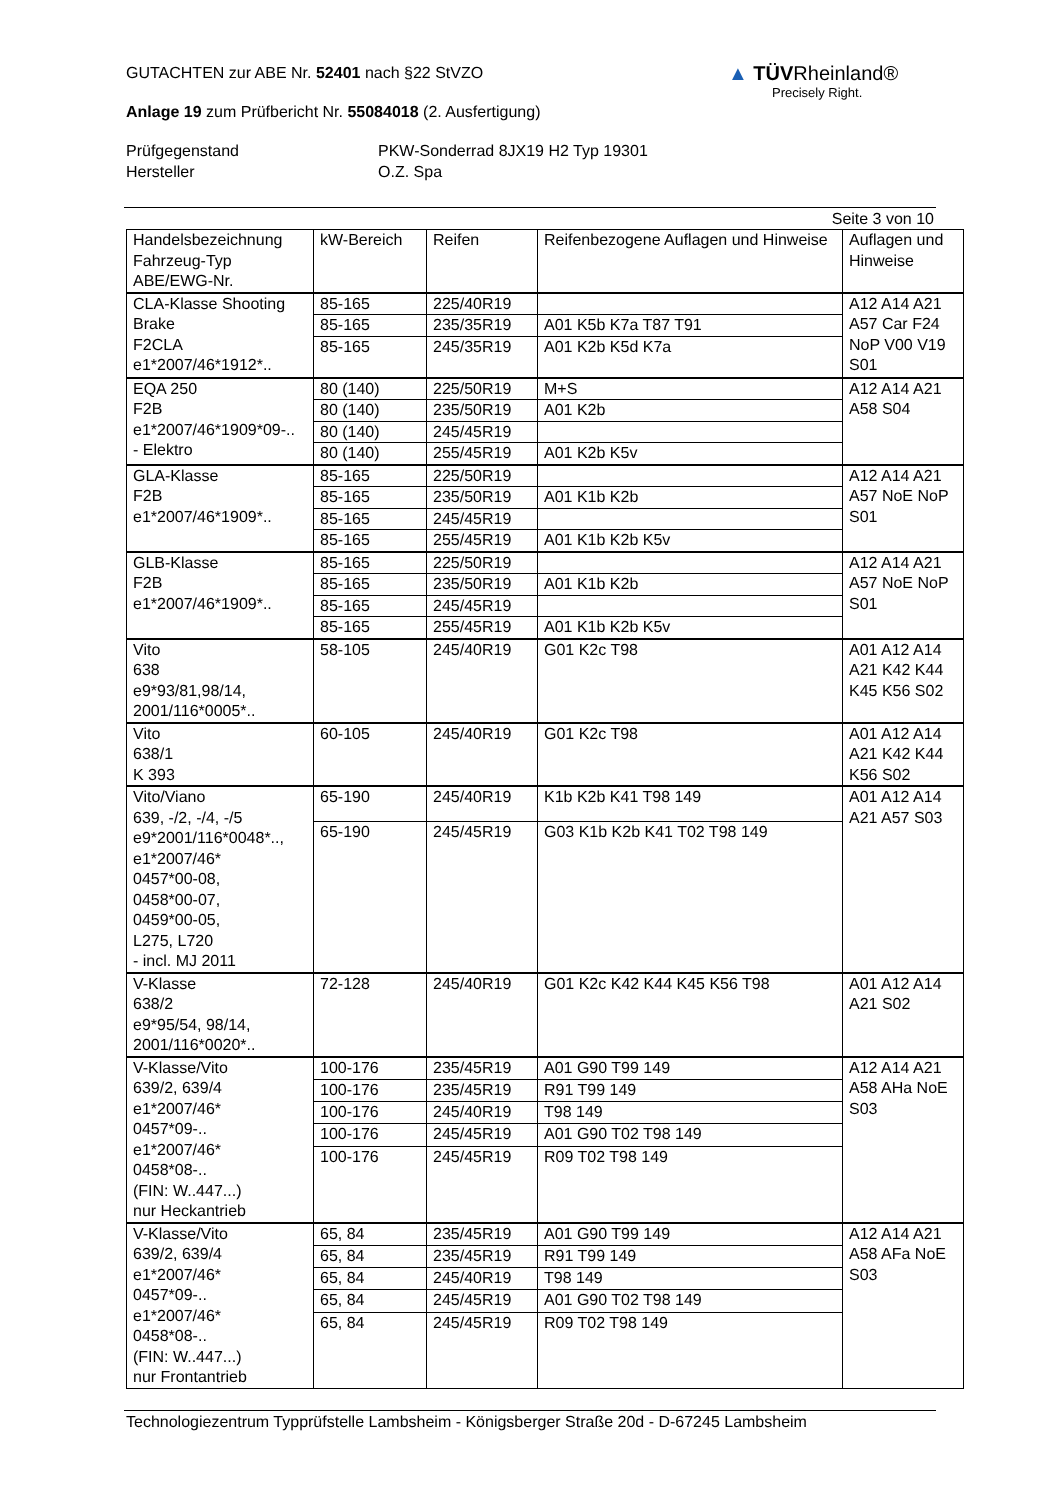▲ TÜVRheinland®
Precisely Right.
GUTACHTEN zur ABE Nr. 52401 nach §22 StVZO
Anlage 19 zum Prüfbericht Nr. 55084018 (2. Ausfertigung)
Prüfgegenstand
PKW-Sonderrad 8JX19 H2 Typ 19301
Hersteller
O.Z. Spa
Seite 3 von 10
| Handelsbezeichnung Fahrzeug-Typ ABE/EWG-Nr. | kW-Bereich | Reifen | Reifenbezogene Auflagen und Hinweise | Auflagen und Hinweise |
| --- | --- | --- | --- | --- |
| CLA-Klasse Shooting Brake F2CLA e1*2007/46*1912*.. | 85-165 | 225/40R19 | | A12 A14 A21 A57 Car F24 NoP V00 V19 S01 |
| | 85-165 | 235/35R19 | A01 K5b K7a T87 T91 | |
| | 85-165 | 245/35R19 | A01 K2b K5d K7a | |
| EQA 250 F2B e1*2007/46*1909*09-.. - Elektro | 80 (140) | 225/50R19 | M+S | A12 A14 A21 A58 S04 |
| | 80 (140) | 235/50R19 | A01 K2b | |
| | 80 (140) | 245/45R19 | | |
| | 80 (140) | 255/45R19 | A01 K2b K5v | |
| GLA-Klasse F2B e1*2007/46*1909*.. | 85-165 | 225/50R19 | | A12 A14 A21 A57 NoE NoP S01 |
| | 85-165 | 235/50R19 | A01 K1b K2b | |
| | 85-165 | 245/45R19 | | |
| | 85-165 | 255/45R19 | A01 K1b K2b K5v | |
| GLB-Klasse F2B e1*2007/46*1909*.. | 85-165 | 225/50R19 | | A12 A14 A21 A57 NoE NoP S01 |
| | 85-165 | 235/50R19 | A01 K1b K2b | |
| | 85-165 | 245/45R19 | | |
| | 85-165 | 255/45R19 | A01 K1b K2b K5v | |
| Vito 638 e9*93/81,98/14, 2001/116*0005*.. | 58-105 | 245/40R19 | G01 K2c T98 | A01 A12 A14 A21 K42 K44 K45 K56 S02 |
| Vito 638/1 K 393 | 60-105 | 245/40R19 | G01 K2c T98 | A01 A12 A14 A21 K42 K44 K56 S02 |
| Vito/Viano 639, -/2, -/4, -/5 e9*2001/116*0048*.., e1*2007/46* 0457*00-08, 0458*00-07, 0459*00-05, L275, L720 - incl. MJ 2011 | 65-190 | 245/40R19 | K1b K2b K41 T98 149 | A01 A12 A14 A21 A57 S03 |
| | 65-190 | 245/45R19 | G03 K1b K2b K41 T02 T98 149 | |
| V-Klasse 638/2 e9*95/54, 98/14, 2001/116*0020*.. | 72-128 | 245/40R19 | G01 K2c K42 K44 K45 K56 T98 | A01 A12 A14 A21 S02 |
| V-Klasse/Vito 639/2, 639/4 e1*2007/46* 0457*09-.. e1*2007/46* 0458*08-.. (FIN: W..447...) nur Heckantrieb | 100-176 | 235/45R19 | A01 G90 T99 149 | A12 A14 A21 A58 AHa NoE S03 |
| | 100-176 | 235/45R19 | R91 T99 149 | |
| | 100-176 | 245/40R19 | T98 149 | |
| | 100-176 | 245/45R19 | A01 G90 T02 T98 149 | |
| | 100-176 | 245/45R19 | R09 T02 T98 149 | |
| V-Klasse/Vito 639/2, 639/4 e1*2007/46* 0457*09-.. e1*2007/46* 0458*08-.. (FIN: W..447...) nur Frontantrieb | 65, 84 | 235/45R19 | A01 G90 T99 149 | A12 A14 A21 A58 AFa NoE S03 |
| | 65, 84 | 235/45R19 | R91 T99 149 | |
| | 65, 84 | 245/40R19 | T98 149 | |
| | 65, 84 | 245/45R19 | A01 G90 T02 T98 149 | |
| | 65, 84 | 245/45R19 | R09 T02 T98 149 | |
Technologiezentrum Typprüfstelle Lambsheim - Königsberger Straße 20d - D-67245 Lambsheim